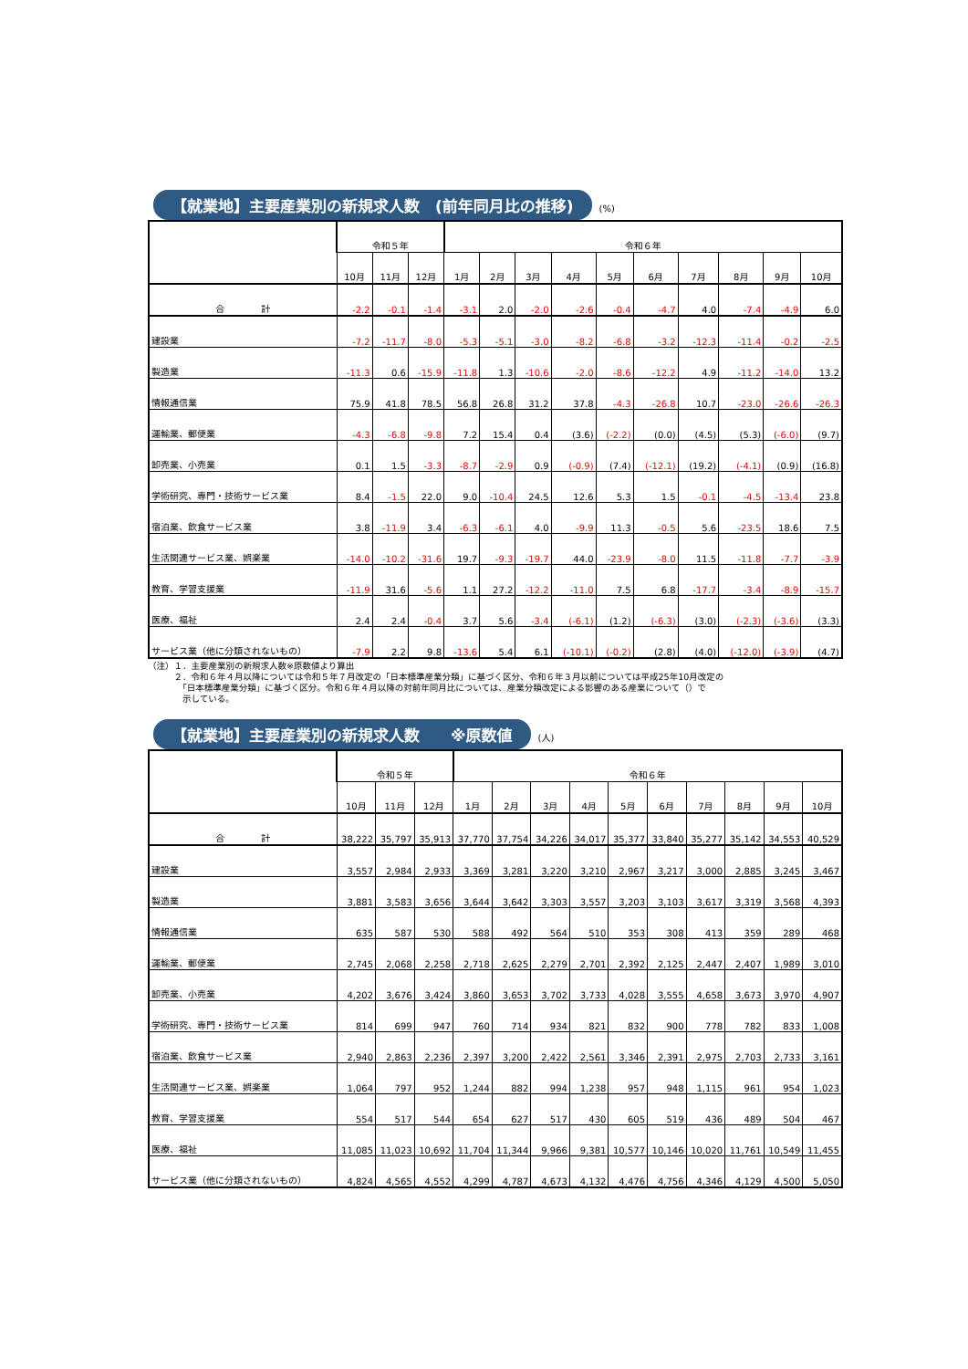【就業地】主要産業別の新規求人数　(前年同月比の推移) (%)
| | 令和５年 | | | 令和６年 | | | | | | | | | |
| --- | --- | --- | --- | --- | --- | --- | --- | --- | --- | --- | --- | --- | --- |
| | 10月 | 11月 | 12月 | 1月 | 2月 | 3月 | 4月 | 5月 | 6月 | 7月 | 8月 | 9月 | 10月 |
| 合 計 | -2.2 | -0.1 | -1.4 | -3.1 | 2.0 | -2.0 | -2.6 | -0.4 | -4.7 | 4.0 | -7.4 | -4.9 | 6.0 |
| 建設業 | -7.2 | -11.7 | -8.0 | -5.3 | -5.1 | -3.0 | -8.2 | -6.8 | -3.2 | -12.3 | -11.4 | -0.2 | -2.5 |
| 製造業 | -11.3 | 0.6 | -15.9 | -11.8 | 1.3 | -10.6 | -2.0 | -8.6 | -12.2 | 4.9 | -11.2 | -14.0 | 13.2 |
| 情報通信業 | 75.9 | 41.8 | 78.5 | 56.8 | 26.8 | 31.2 | 37.8 | -4.3 | -26.8 | 10.7 | -23.0 | -26.6 | -26.3 |
| 運輸業、郵便業 | -4.3 | -6.8 | -9.8 | 7.2 | 15.4 | 0.4 | (3.6) | (-2.2) | (0.0) | (4.5) | (5.3) | (-6.0) | (9.7) |
| 卸売業、小売業 | 0.1 | 1.5 | -3.3 | -8.7 | -2.9 | 0.9 | (-0.9) | (7.4) | (-12.1) | (19.2) | (-4.1) | (0.9) | (16.8) |
| 学術研究、専門・技術サービス業 | 8.4 | -1.5 | 22.0 | 9.0 | -10.4 | 24.5 | 12.6 | 5.3 | 1.5 | -0.1 | -4.5 | -13.4 | 23.8 |
| 宿泊業、飲食サービス業 | 3.8 | -11.9 | 3.4 | -6.3 | -6.1 | 4.0 | -9.9 | 11.3 | -0.5 | 5.6 | -23.5 | 18.6 | 7.5 |
| 生活関連サービス業、娯楽業 | -14.0 | -10.2 | -31.6 | 19.7 | -9.3 | -19.7 | 44.0 | -23.9 | -8.0 | 11.5 | -11.8 | -7.7 | -3.9 |
| 教育、学習支援業 | -11.9 | 31.6 | -5.6 | 1.1 | 27.2 | -12.2 | -11.0 | 7.5 | 6.8 | -17.7 | -3.4 | -8.9 | -15.7 |
| 医療、福祉 | 2.4 | 2.4 | -0.4 | 3.7 | 5.6 | -3.4 | (-6.1) | (1.2) | (-6.3) | (3.0) | (-2.3) | (-3.6) | (3.3) |
| サービス業（他に分類されないもの） | -7.9 | 2.2 | 9.8 | -13.6 | 5.4 | 6.1 | (-10.1) | (-0.2) | (2.8) | (4.0) | (-12.0) | (-3.9) | (4.7) |
（注）１．主要産業別の新規求人数※原数値より算出
　　　２．令和６年４月以降については令和５年７月改定の「日本標準産業分類」に基づく区分、令和６年３月以前については平成25年10月改定の
　　　　「日本標準産業分類」に基づく区分。令和６年４月以降の対前年同月比については、産業分類改定による影響のある産業について（）で
　　　　示している。
【就業地】主要産業別の新規求人数　　※原数値 (人)
| | 令和５年 | | | 令和６年 | | | | | | | | | |
| --- | --- | --- | --- | --- | --- | --- | --- | --- | --- | --- | --- | --- | --- |
| | 10月 | 11月 | 12月 | 1月 | 2月 | 3月 | 4月 | 5月 | 6月 | 7月 | 8月 | 9月 | 10月 |
| 合 計 | 38,222 | 35,797 | 35,913 | 37,770 | 37,754 | 34,226 | 34,017 | 35,377 | 33,840 | 35,277 | 35,142 | 34,553 | 40,529 |
| 建設業 | 3,557 | 2,984 | 2,933 | 3,369 | 3,281 | 3,220 | 3,210 | 2,967 | 3,217 | 3,000 | 2,885 | 3,245 | 3,467 |
| 製造業 | 3,881 | 3,583 | 3,656 | 3,644 | 3,642 | 3,303 | 3,557 | 3,203 | 3,103 | 3,617 | 3,319 | 3,568 | 4,393 |
| 情報通信業 | 635 | 587 | 530 | 588 | 492 | 564 | 510 | 353 | 308 | 413 | 359 | 289 | 468 |
| 運輸業、郵便業 | 2,745 | 2,068 | 2,258 | 2,718 | 2,625 | 2,279 | 2,701 | 2,392 | 2,125 | 2,447 | 2,407 | 1,989 | 3,010 |
| 卸売業、小売業 | 4,202 | 3,676 | 3,424 | 3,860 | 3,653 | 3,702 | 3,733 | 4,028 | 3,555 | 4,658 | 3,673 | 3,970 | 4,907 |
| 学術研究、専門・技術サービス業 | 814 | 699 | 947 | 760 | 714 | 934 | 821 | 832 | 900 | 778 | 782 | 833 | 1,008 |
| 宿泊業、飲食サービス業 | 2,940 | 2,863 | 2,236 | 2,397 | 3,200 | 2,422 | 2,561 | 3,346 | 2,391 | 2,975 | 2,703 | 2,733 | 3,161 |
| 生活関連サービス業、娯楽業 | 1,064 | 797 | 952 | 1,244 | 882 | 994 | 1,238 | 957 | 948 | 1,115 | 961 | 954 | 1,023 |
| 教育、学習支援業 | 554 | 517 | 544 | 654 | 627 | 517 | 430 | 605 | 519 | 436 | 489 | 504 | 467 |
| 医療、福祉 | 11,085 | 11,023 | 10,692 | 11,704 | 11,344 | 9,966 | 9,381 | 10,577 | 10,146 | 10,020 | 11,761 | 10,549 | 11,455 |
| サービス業（他に分類されないもの） | 4,824 | 4,565 | 4,552 | 4,299 | 4,787 | 4,673 | 4,132 | 4,476 | 4,756 | 4,346 | 4,129 | 4,500 | 5,050 |